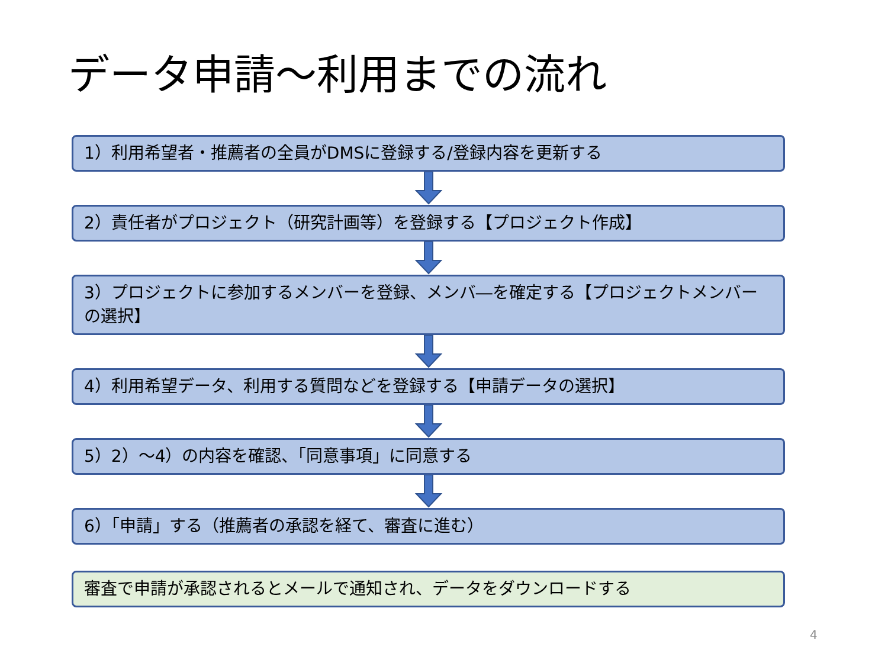データ申請～利用までの流れ
1）利用希望者・推薦者の全員がDMSに登録する/登録内容を更新する
2）責任者がプロジェクト（研究計画等）を登録する【プロジェクト作成】
3）プロジェクトに参加するメンバーを登録、メンバ―を確定する【プロジェクトメンバーの選択】
4）利用希望データ、利用する質問などを登録する【申請データの選択】
5）2）～4）の内容を確認、「同意事項」に同意する
6）「申請」する（推薦者の承認を経て、審査に進む）
審査で申請が承認されるとメールで通知され、データをダウンロードする
4